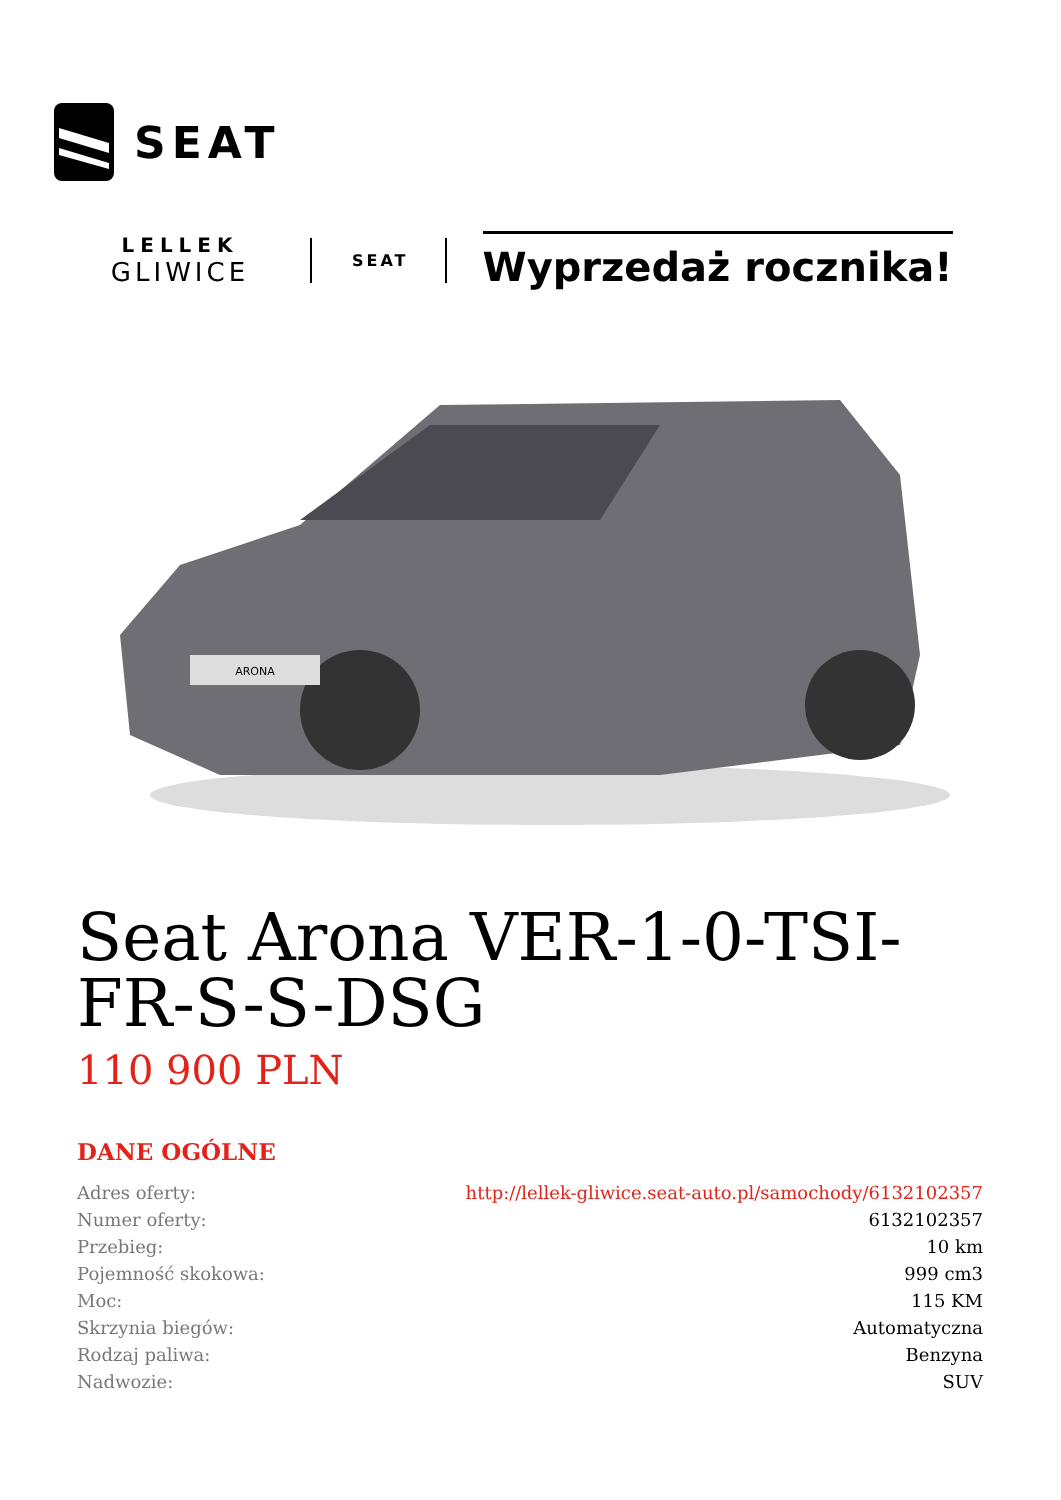SEAT
LELLEK
GLIWICE
SEAT
Wyprzedaż rocznika!
ARONA
Seat Arona VER-1-0-TSI-FR-S-S-DSG
110 900 PLN
DANE OGÓLNE
| Adres oferty: | http://lellek-gliwice.seat-auto.pl/samochody/6132102357 |
| Numer oferty: | 6132102357 |
| Przebieg: | 10 km |
| Pojemność skokowa: | 999 cm3 |
| Moc: | 115 KM |
| Skrzynia biegów: | Automatyczna |
| Rodzaj paliwa: | Benzyna |
| Nadwozie: | SUV |